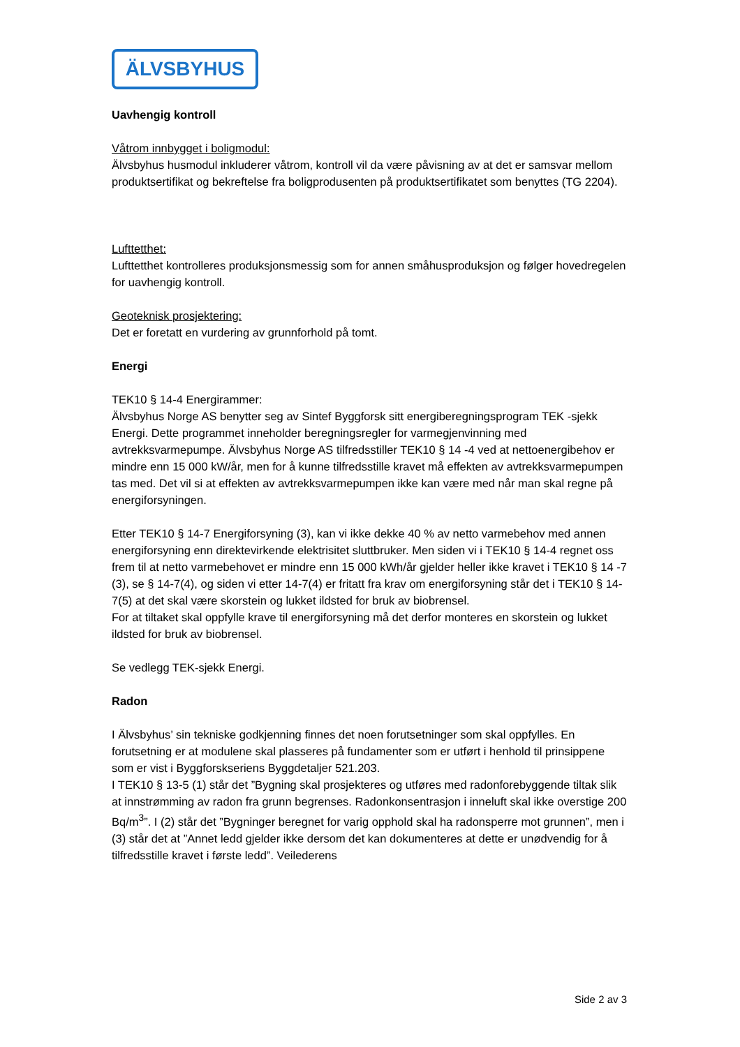ÄLVSBYHUS
Uavhengig kontroll
Våtrom innbygget i boligmodul:
Älvsbyhus husmodul inkluderer våtrom, kontroll vil da være påvisning av at det er samsvar mellom produktsertifikat og bekreftelse fra boligprodusenten på produktsertifikatet som benyttes (TG 2204).
Lufttetthet:
Lufttetthet kontrolleres produksjonsmessig som for annen småhusproduksjon og følger hovedregelen for uavhengig kontroll.
Geoteknisk prosjektering:
Det er foretatt en vurdering av grunnforhold på tomt.
Energi
TEK10 § 14-4 Energirammer:
Älvsbyhus Norge AS benytter seg av Sintef Byggforsk sitt energiberegningsprogram TEK -sjekk Energi. Dette programmet inneholder beregningsregler for varmegjenvinning med avtrekksvarmepumpe. Älvsbyhus Norge AS tilfredsstiller TEK10 § 14 -4 ved at nettoenergibehov er mindre enn 15 000 kW/år, men for å kunne tilfredsstille kravet må effekten av avtrekksvarmepumpen tas med. Det vil si at effekten av avtrekksvarmepumpen ikke kan være med når man skal regne på energiforsyningen.
Etter TEK10 § 14-7 Energiforsyning (3), kan vi ikke dekke 40 % av netto varmebehov med annen energiforsyning enn direktevirkende elektrisitet sluttbruker. Men siden vi i TEK10 § 14-4 regnet oss frem til at netto varmebehovet er mindre enn 15 000 kWh/år gjelder heller ikke kravet i TEK10 § 14 -7 (3), se § 14-7(4), og siden vi etter 14-7(4) er fritatt fra krav om energiforsyning står det i TEK10 § 14-7(5) at det skal være skorstein og lukket ildsted for bruk av biobrensel.
For at tiltaket skal oppfylle krave til energiforsyning må det derfor monteres en skorstein og lukket ildsted for bruk av biobrensel.
Se vedlegg TEK-sjekk Energi.
Radon
I Älvsbyhus’ sin tekniske godkjenning finnes det noen forutsetninger som skal oppfylles. En forutsetning er at modulene skal plasseres på fundamenter som er utført i henhold til prinsippene som er vist i Byggforskseriens Byggdetaljer 521.203.
I TEK10 § 13-5 (1) står det ”Bygning skal prosjekteres og utføres med radonforebyggende tiltak slik at innstrømming av radon fra grunn begrenses. Radonkonsentrasjon i inneluft skal ikke overstige 200 Bq/m<sup>3</sup>”. I (2) står det ”Bygninger beregnet for varig opphold skal ha radonsperre mot grunnen”, men i (3) står det at ”Annet ledd gjelder ikke dersom det kan dokumenteres at dette er unødvendig for å tilfredsstille kravet i første ledd”. Veilederens
Side 2 av 3